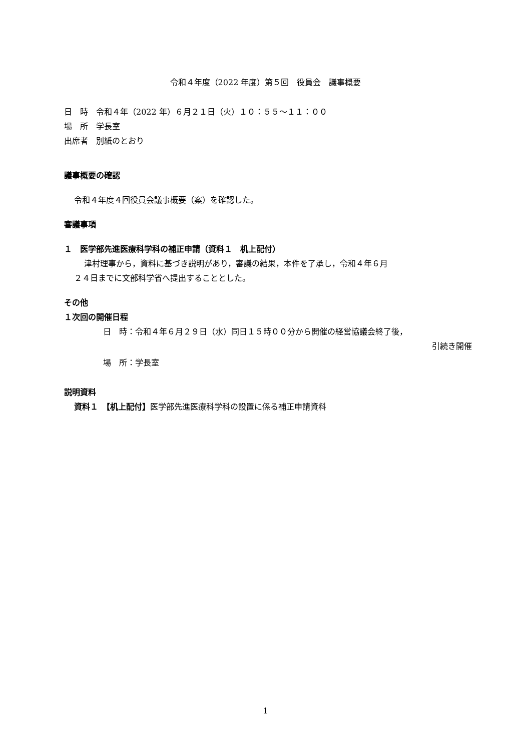令和４年度（2022 年度）第５回　役員会　議事概要
日　時　令和４年（2022 年）６月２１日（火）１０：５５～１１：００
場　所　学長室
出席者　別紙のとおり
議事概要の確認
令和４年度４回役員会議事概要（案）を確認した。
審議事項
１　医学部先進医療科学科の補正申請（資料１　机上配付）
津村理事から，資料に基づき説明があり，審議の結果，本件を了承し，令和４年６月
２４日までに文部科学省へ提出することとした。
その他
１次回の開催日程
日　時：令和４年６月２９日（水）同日１５時００分から開催の経営協議会終了後，
引続き開催
場　所：学長室
説明資料
資料１　【机上配付】医学部先進医療科学科の設置に係る補正申請資料
1